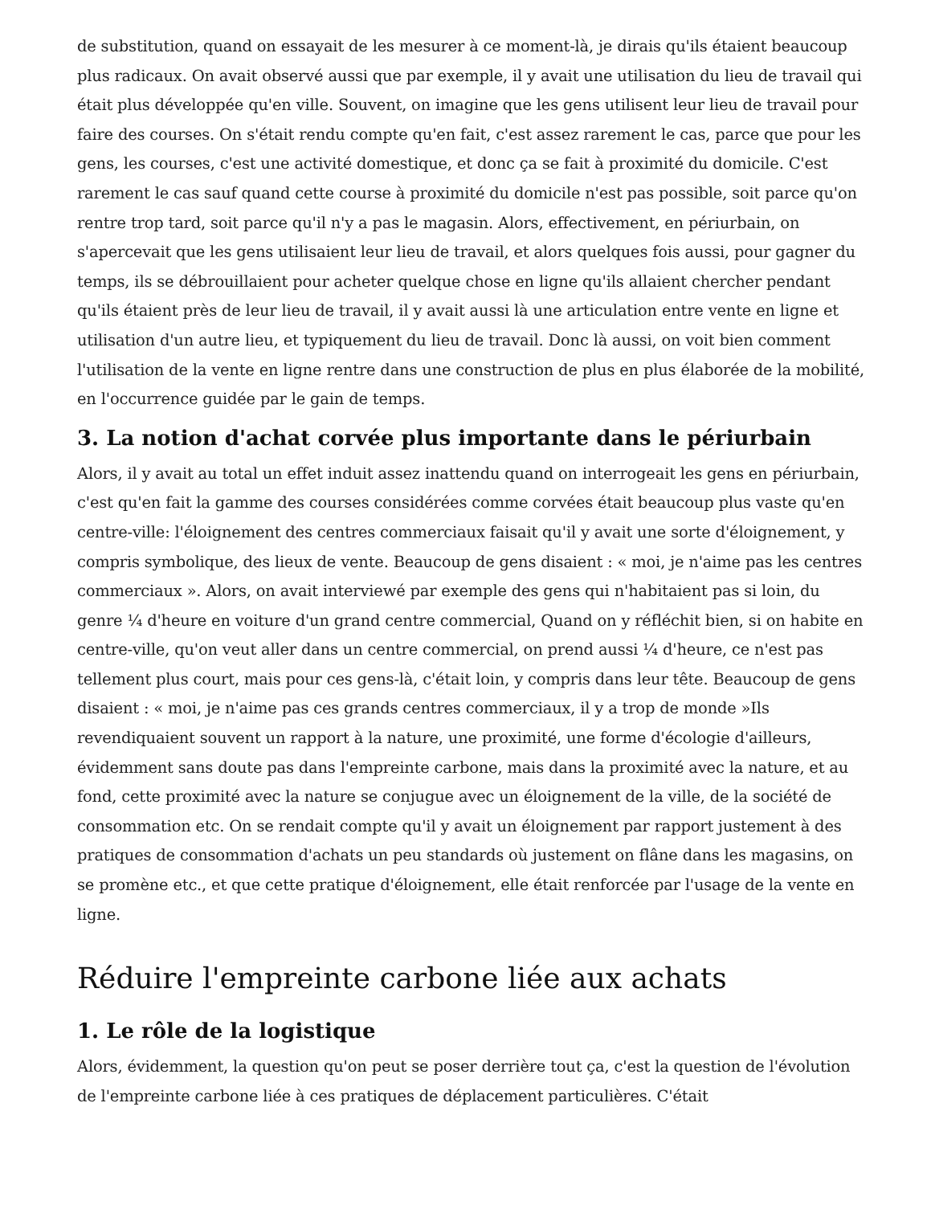de substitution, quand on essayait de les mesurer à ce moment-là, je dirais qu'ils étaient beaucoup plus radicaux. On avait observé aussi que par exemple, il y avait une utilisation du lieu de travail qui était plus développée qu'en ville. Souvent, on imagine que les gens utilisent leur lieu de travail pour faire des courses. On s'était rendu compte qu'en fait, c'est assez rarement le cas, parce que pour les gens, les courses, c'est une activité domestique, et donc ça se fait à proximité du domicile. C'est rarement le cas sauf quand cette course à proximité du domicile n'est pas possible, soit parce qu'on rentre trop tard, soit parce qu'il n'y a pas le magasin. Alors, effectivement, en périurbain, on s'apercevait que les gens utilisaient leur lieu de travail, et alors quelques fois aussi, pour gagner du temps, ils se débrouillaient pour acheter quelque chose en ligne qu'ils allaient chercher pendant qu'ils étaient près de leur lieu de travail, il y avait aussi là une articulation entre vente en ligne et utilisation d'un autre lieu, et typiquement du lieu de travail. Donc là aussi, on voit bien comment l'utilisation de la vente en ligne rentre dans une construction de plus en plus élaborée de la mobilité, en l'occurrence guidée par le gain de temps.
3. La notion d'achat corvée plus importante dans le périurbain
Alors, il y avait au total un effet induit assez inattendu quand on interrogeait les gens en périurbain, c'est qu'en fait la gamme des courses considérées comme corvées était beaucoup plus vaste qu'en centre-ville: l'éloignement des centres commerciaux faisait qu'il y avait une sorte d'éloignement, y compris symbolique, des lieux de vente. Beaucoup de gens disaient : « moi, je n'aime pas les centres commerciaux ». Alors, on avait interviewé par exemple des gens qui n'habitaient pas si loin, du genre ¼ d'heure en voiture d'un grand centre commercial, Quand on y réfléchit bien, si on habite en centre-ville, qu'on veut aller dans un centre commercial, on prend aussi ¼ d'heure, ce n'est pas tellement plus court, mais pour ces gens-là, c'était loin, y compris dans leur tête. Beaucoup de gens disaient : « moi, je n'aime pas ces grands centres commerciaux, il y a trop de monde »Ils revendiquaient souvent un rapport à la nature, une proximité, une forme d'écologie d'ailleurs, évidemment sans doute pas dans l'empreinte carbone, mais dans la proximité avec la nature, et au fond, cette proximité avec la nature se conjugue avec un éloignement de la ville, de la société de consommation etc. On se rendait compte qu'il y avait un éloignement par rapport justement à des pratiques de consommation d'achats un peu standards où justement on flâne dans les magasins, on se promène etc., et que cette pratique d'éloignement, elle était renforcée par l'usage de la vente en ligne.
Réduire l'empreinte carbone liée aux achats
1. Le rôle de la logistique
Alors, évidemment, la question qu'on peut se poser derrière tout ça, c'est la question de l'évolution de l'empreinte carbone liée à ces pratiques de déplacement particulières. C'était